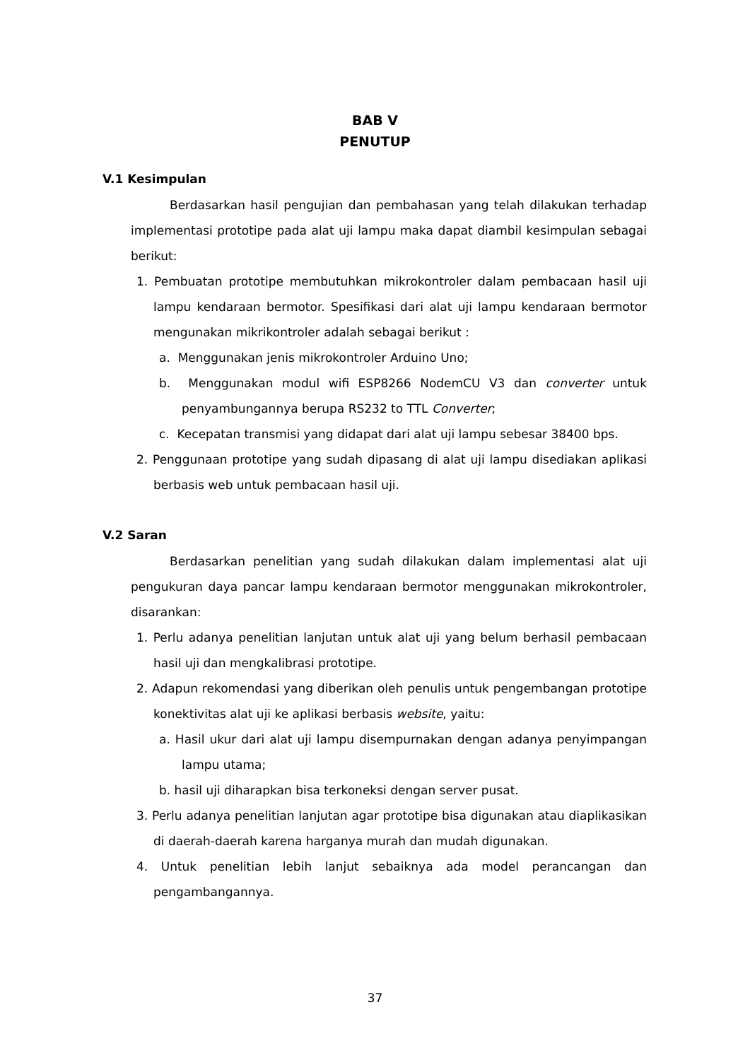BAB V
PENUTUP
V.1 Kesimpulan
Berdasarkan hasil pengujian dan pembahasan yang telah dilakukan terhadap implementasi prototipe pada alat uji lampu maka dapat diambil kesimpulan sebagai berikut:
1. Pembuatan prototipe membutuhkan mikrokontroler dalam pembacaan hasil uji lampu kendaraan bermotor. Spesifikasi dari alat uji lampu kendaraan bermotor mengunakan mikrikontroler adalah sebagai berikut :
a. Menggunakan jenis mikrokontroler Arduino Uno;
b. Menggunakan modul wifi ESP8266 NodemCU V3 dan converter untuk penyambungannya berupa RS232 to TTL Converter;
c. Kecepatan transmisi yang didapat dari alat uji lampu sebesar 38400 bps.
2. Penggunaan prototipe yang sudah dipasang di alat uji lampu disediakan aplikasi berbasis web untuk pembacaan hasil uji.
V.2 Saran
Berdasarkan penelitian yang sudah dilakukan dalam implementasi alat uji pengukuran daya pancar lampu kendaraan bermotor menggunakan mikrokontroler, disarankan:
1. Perlu adanya penelitian lanjutan untuk alat uji yang belum berhasil pembacaan hasil uji dan mengkalibrasi prototipe.
2. Adapun rekomendasi yang diberikan oleh penulis untuk pengembangan prototipe konektivitas alat uji ke aplikasi berbasis website, yaitu:
a. Hasil ukur dari alat uji lampu disempurnakan dengan adanya penyimpangan lampu utama;
b. hasil uji diharapkan bisa terkoneksi dengan server pusat.
3. Perlu adanya penelitian lanjutan agar prototipe bisa digunakan atau diaplikasikan di daerah-daerah karena harganya murah dan mudah digunakan.
4. Untuk penelitian lebih lanjut sebaiknya ada model perancangan dan pengambangannya.
37